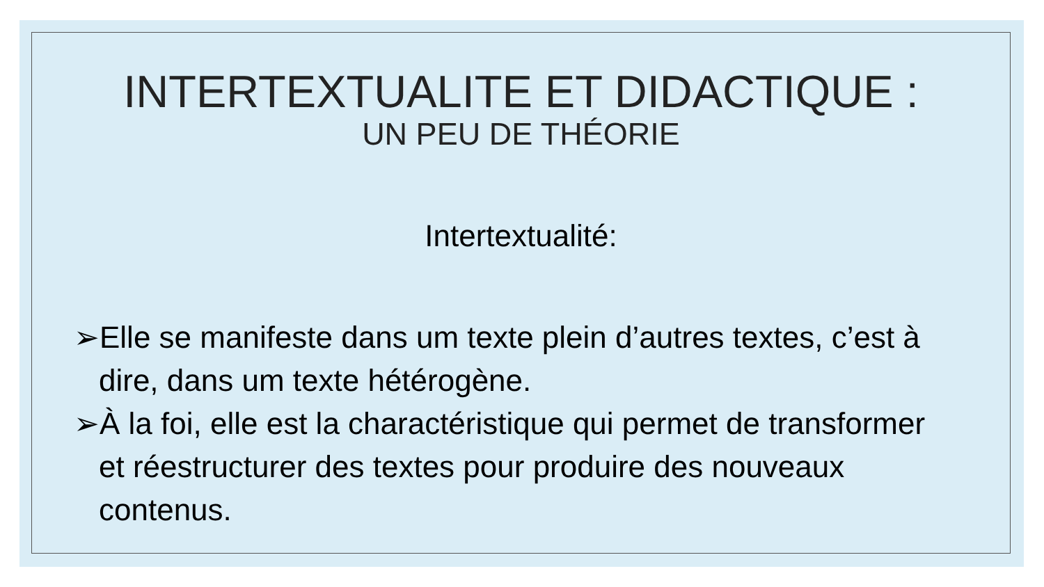INTERTEXTUALITE ET DIDACTIQUE :
UN PEU DE THÉORIE
Intertextualité:
➢Elle se manifeste dans um texte plein d’autres textes, c’est à dire, dans um texte hétérogène.
➢À la foi, elle est la charactéristique qui permet de transformer et réestructurer des textes pour produire des nouveaux contenus.